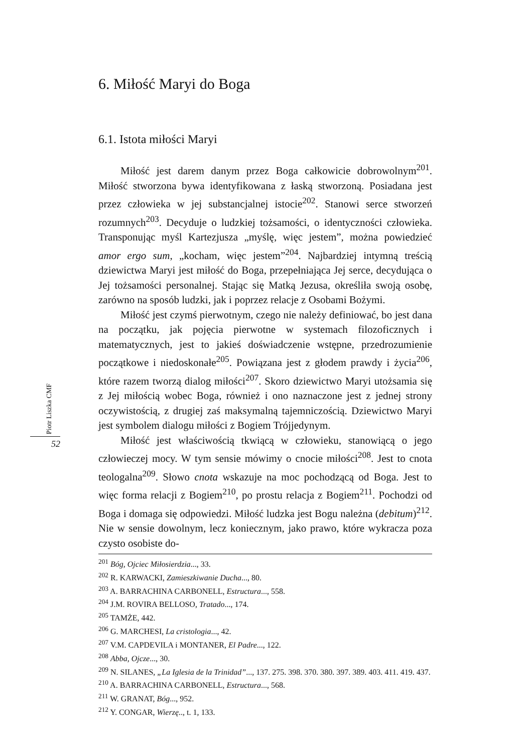Piotr Liszka CMF
52
6. Miłość Maryi do Boga
6.1. Istota miłości Maryi
Miłość jest darem danym przez Boga całkowicie dobrowolnym<sup>201</sup>. Miłość stworzona bywa identyfikowana z łaską stworzoną. Posiadana jest przez człowieka w jej substancjalnej istocie<sup>202</sup>. Stanowi serce stworzeń rozumnych<sup>203</sup>. Decyduje o ludzkiej tożsamości, o identyczności człowieka. Transponując myśl Kartezjusza „myślę, więc jestem”, można powiedzieć amor ergo sum, „kocham, więc jestem”<sup>204</sup>. Najbardziej intymną treścią dziewictwa Maryi jest miłość do Boga, przepełniająca Jej serce, decydująca o Jej tożsamości personalnej. Stając się Matką Jezusa, określiła swoją osobę, zarówno na sposób ludzki, jak i poprzez relacje z Osobami Bożymi.
Miłość jest czymś pierwotnym, czego nie należy definiować, bo jest dana na początku, jak pojęcia pierwotne w systemach filozoficznych i matematycznych, jest to jakieś doświadczenie wstępne, przedrozumienie początkowe i niedoskonałe<sup>205</sup>. Powiązana jest z głodem prawdy i życia<sup>206</sup>, które razem tworzą dialog miłości<sup>207</sup>. Skoro dziewictwo Maryi utożsamia się z Jej miłością wobec Boga, również i ono naznaczone jest z jednej strony oczywistością, z drugiej zaś maksymalną tajemniczością. Dziewictwo Maryi jest symbolem dialogu miłości z Bogiem Trójjedynym.
Miłość jest właściwością tkwiącą w człowieku, stanowiącą o jego człowieczej mocy. W tym sensie mówimy o cnocie miłości<sup>208</sup>. Jest to cnota teologalna<sup>209</sup>. Słowo cnota wskazuje na moc pochodzącą od Boga. Jest to więc forma relacji z Bogiem<sup>210</sup>, po prostu relacja z Bogiem<sup>211</sup>. Pochodzi od Boga i domaga się odpowiedzi. Miłość ludzka jest Bogu należna (debitum)<sup>212</sup>. Nie w sensie dowolnym, lecz koniecznym, jako prawo, które wykracza poza czysto osobiste do-
<sup>201</sup> Bóg, Ojciec Miłosierdzia..., 33.
<sup>202</sup> R. KARWACKI, Zamieszkiwanie Ducha..., 80.
<sup>203</sup> A. BARRACHINA CARBONELL, Estructura..., 558.
<sup>204</sup> J.M. ROVIRA BELLOSO, Tratado..., 174.
<sup>205</sup> TAMŻE, 442.
<sup>206</sup> G. MARCHESI, La cristologia..., 42.
<sup>207</sup> V.M. CAPDEVILA i MONTANER, El Padre..., 122.
<sup>208</sup> Abba, Ojcze..., 30.
<sup>209</sup> N. SILANES, „La Iglesia de la Trinidad”..., 137. 275. 398. 370. 380. 397. 389. 403. 411. 419. 437.
<sup>210</sup> A. BARRACHINA CARBONELL, Estructura..., 568.
<sup>211</sup> W. GRANAT, Bóg..., 952.
<sup>212</sup> Y. CONGAR, Wierzę.., t. 1, 133.